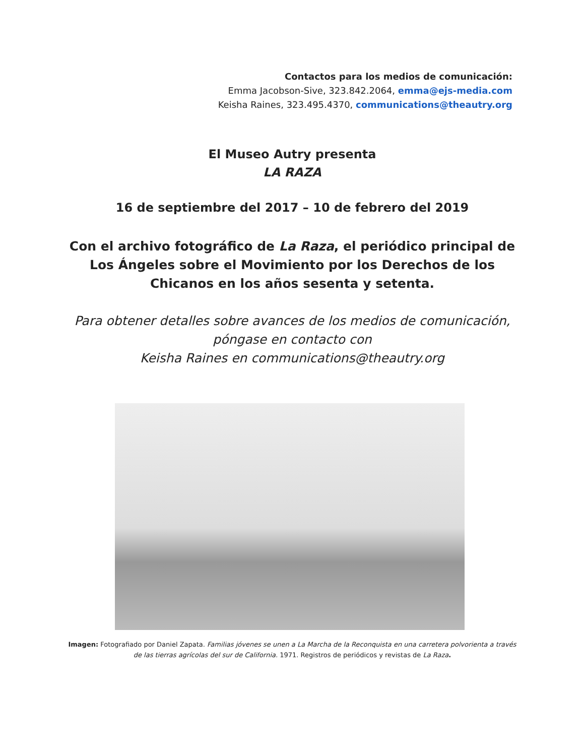Contactos para los medios de comunicación:
Emma Jacobson-Sive, 323.842.2064, emma@ejs-media.com
Keisha Raines, 323.495.4370, communications@theautry.org
El Museo Autry presenta
LA RAZA
16 de septiembre del 2017 – 10 de febrero del 2019
Con el archivo fotográfico de La Raza, el periódico principal de Los Ángeles sobre el Movimiento por los Derechos de los Chicanos en los años sesenta y setenta.
Para obtener detalles sobre avances de los medios de comunicación, póngase en contacto con
Keisha Raines en communications@theautry.org
Imagen: Fotografiado por Daniel Zapata. Familias jóvenes se unen a La Marcha de la Reconquista en una carretera polvorienta a través de las tierras agrícolas del sur de California. 1971. Registros de periódicos y revistas de La Raza.